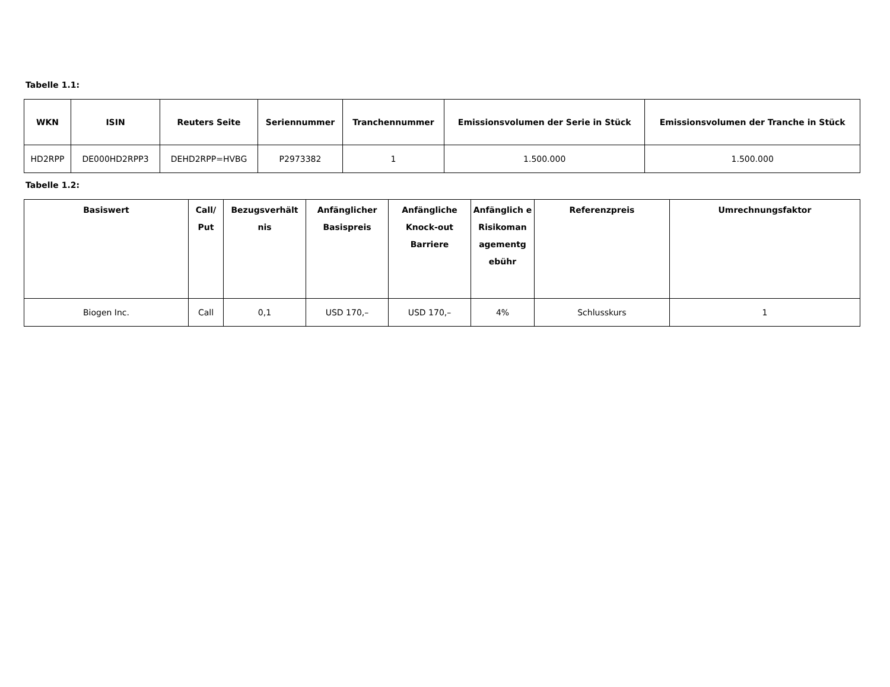Tabelle 1.1:
| WKN | ISIN | Reuters Seite | Seriennummer | Tranchennummer | Emissionsvolumen der Serie in Stück | Emissionsvolumen der Tranche in Stück |
| --- | --- | --- | --- | --- | --- | --- |
| HD2RPP | DE000HD2RPP3 | DEHD2RPP=HVBG | P2973382 | 1 | 1.500.000 | 1.500.000 |
Tabelle 1.2:
| Basiswert | Call/ Put | Bezugsverhält nis | Anfänglicher Basispreis | Anfängliche Knock-out Barriere | Anfänglich e Risikoman agementg ebühr | Referenzpreis | Umrechnungsfaktor |
| --- | --- | --- | --- | --- | --- | --- | --- |
| Biogen Inc. | Call | 0,1 | USD 170,– | USD 170,– | 4% | Schlusskurs | 1 |